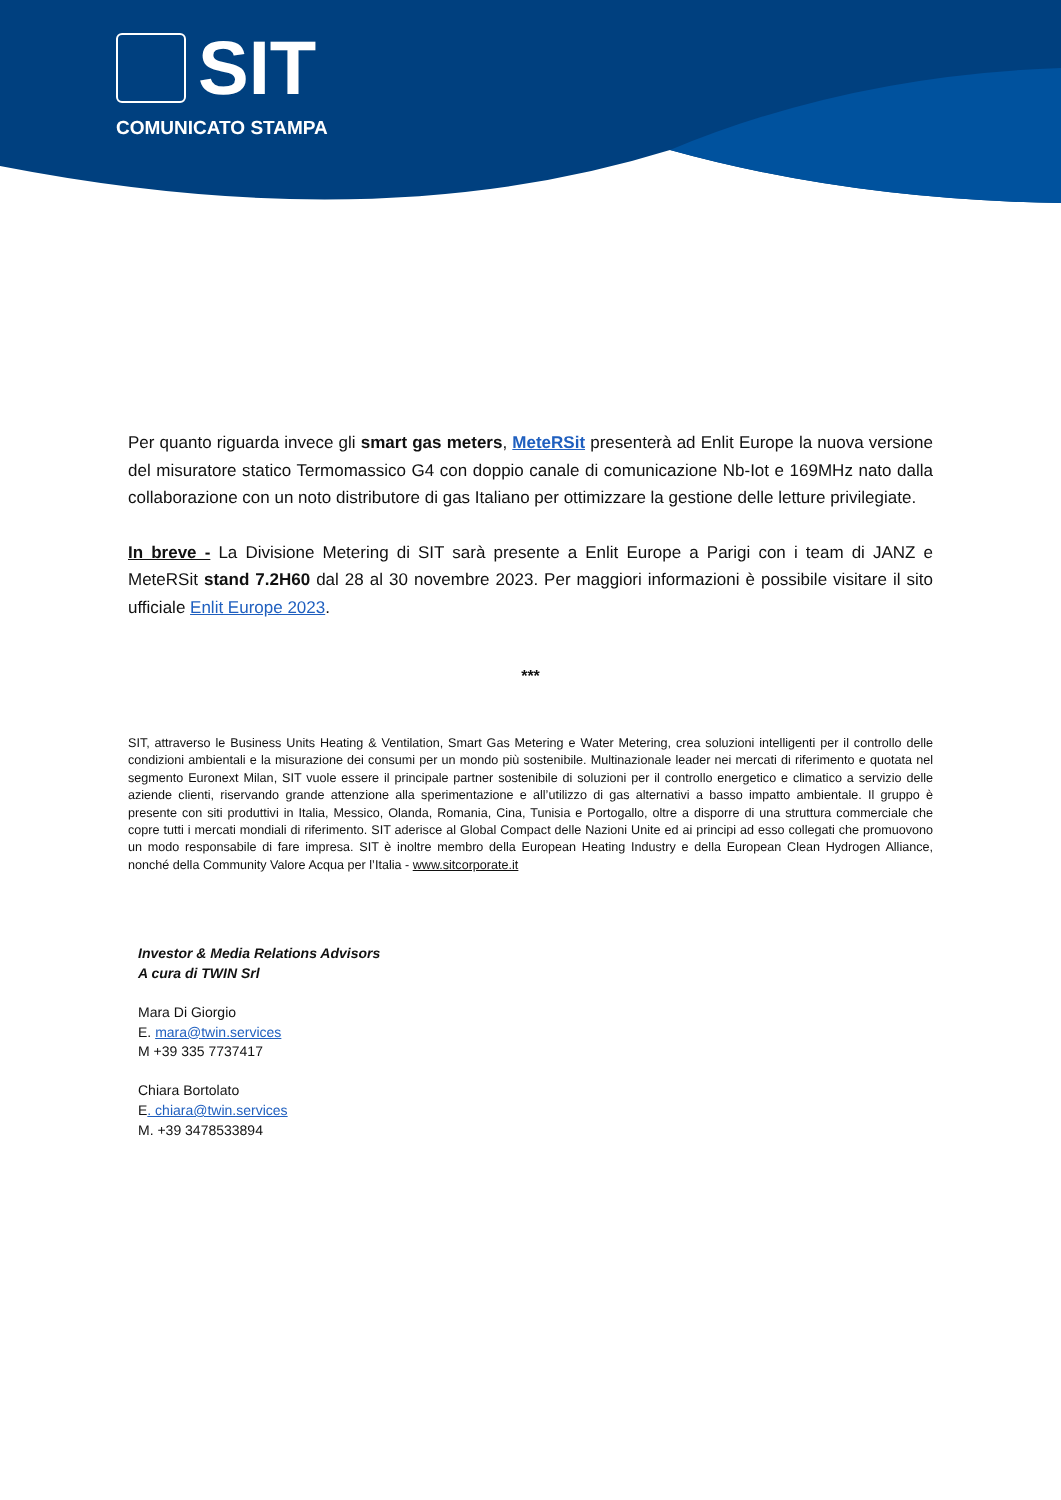SIT
COMUNICATO STAMPA
Per quanto riguarda invece gli smart gas meters, MeteRSit presenterà ad Enlit Europe la nuova versione del misuratore statico Termomassico G4 con doppio canale di comunicazione Nb-Iot e 169MHz nato dalla collaborazione con un noto distributore di gas Italiano per ottimizzare la gestione delle letture privilegiate.
In breve - La Divisione Metering di SIT sarà presente a Enlit Europe a Parigi con i team di JANZ e MeteRSit stand 7.2H60 dal 28 al 30 novembre 2023. Per maggiori informazioni è possibile visitare il sito ufficiale Enlit Europe 2023.
***
SIT, attraverso le Business Units Heating & Ventilation, Smart Gas Metering e Water Metering, crea soluzioni intelligenti per il controllo delle condizioni ambientali e la misurazione dei consumi per un mondo più sostenibile. Multinazionale leader nei mercati di riferimento e quotata nel segmento Euronext Milan, SIT vuole essere il principale partner sostenibile di soluzioni per il controllo energetico e climatico a servizio delle aziende clienti, riservando grande attenzione alla sperimentazione e all’utilizzo di gas alternativi a basso impatto ambientale. Il gruppo è presente con siti produttivi in Italia, Messico, Olanda, Romania, Cina, Tunisia e Portogallo, oltre a disporre di una struttura commerciale che copre tutti i mercati mondiali di riferimento. SIT aderisce al Global Compact delle Nazioni Unite ed ai principi ad esso collegati che promuovono un modo responsabile di fare impresa. SIT è inoltre membro della European Heating Industry e della European Clean Hydrogen Alliance, nonché della Community Valore Acqua per l’Italia - www.sitcorporate.it
Investor & Media Relations Advisors
A cura di TWIN Srl
Mara Di Giorgio
E. mara@twin.services
M +39 335 7737417
Chiara Bortolato
E. chiara@twin.services
M. +39 3478533894